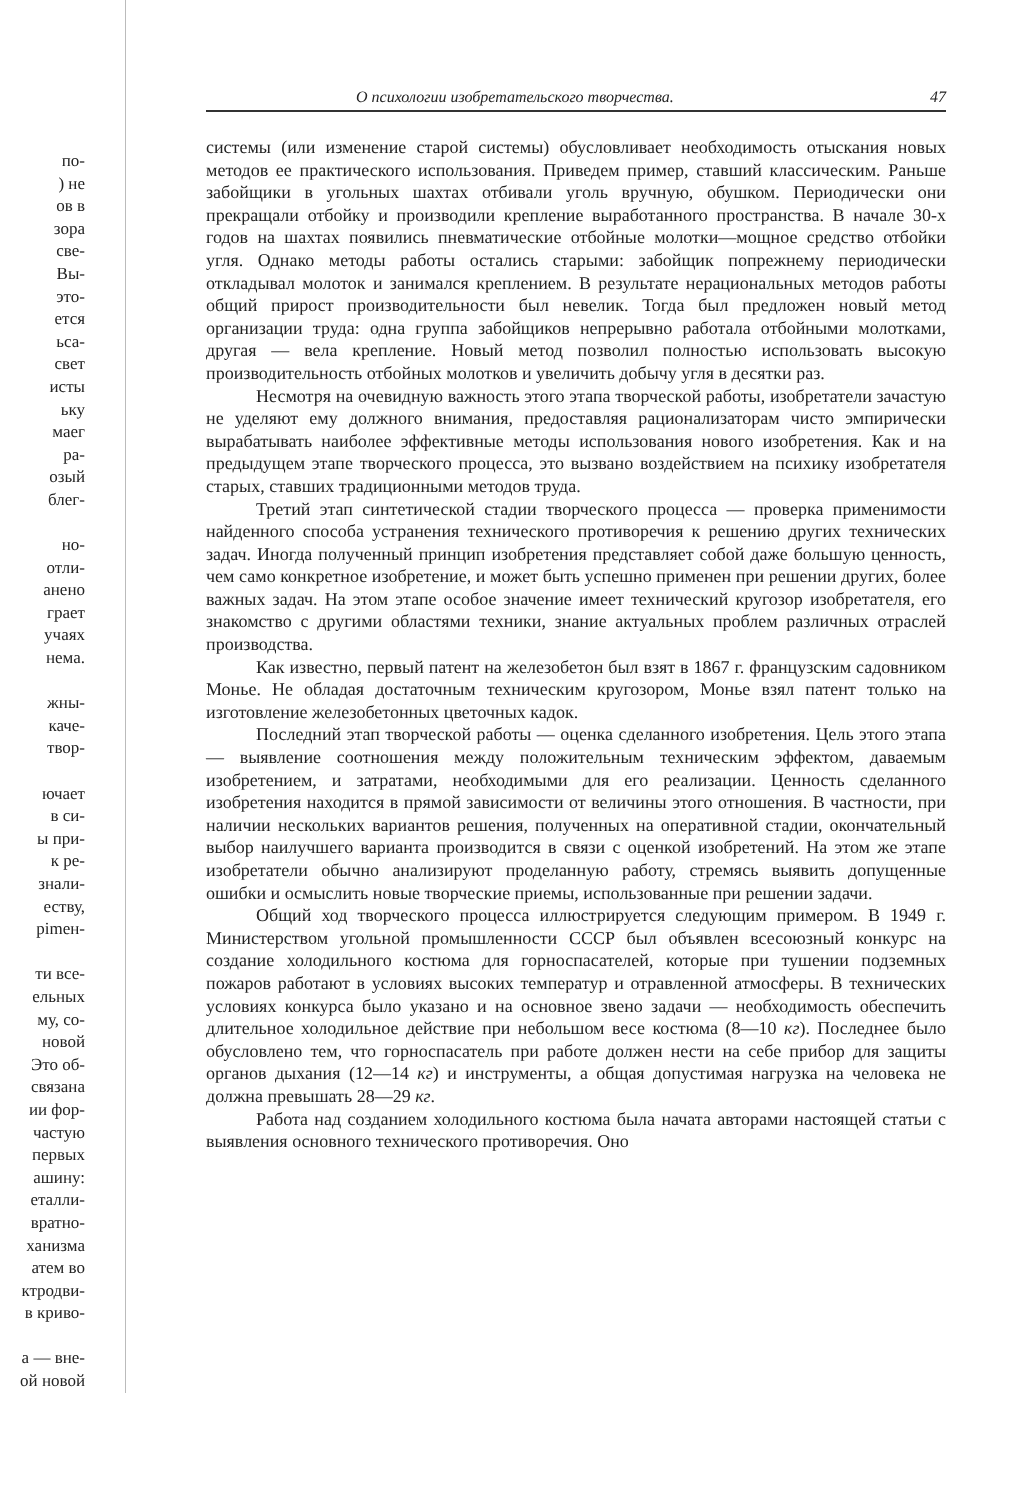по-
) не
ов в
зора
све-
Вы-
это-
ется
ьса-
свет
исты
ьку
маег
ра-
озый
блег-
но-
отли-
анено
грает
учаях
нема.
жны-
каче-
твор-
ючает
в си-
ы при-
к ре-
знали-
еству,
рimен-
ти все-
ельных
му, со-
новой
Это об-
связана
ии фор-
частую
первых
ашину:
еталли-
вратно-
ханизма
атем во
ктродви-
в криво-
а — вне-
ой новой
О психологии изобретательского творчества. 47
системы (или изменение старой системы) обусловливает необходимость отыскания новых методов ее практического использования. Приведем пример, ставший классическим. Раньше забойщики в угольных шахтах отбивали уголь вручную, обушком. Периодически они прекращали отбойку и производили крепление выработанного пространства. В начале 30-х годов на шахтах появились пневматические отбойные молотки—мощное средство отбойки угля. Однако методы работы остались старыми: забойщик попрежнему периодически откладывал молоток и занимался креплением. В результате нерациональных методов работы общий прирост производительности был невелик. Тогда был предложен новый метод организации труда: одна группа забойщиков непрерывно работала отбойными молотками, другая — вела крепление. Новый метод позволил полностью использовать высокую производительность отбойных молотков и увеличить добычу угля в десятки раз.
Несмотря на очевидную важность этого этапа творческой работы, изобретатели зачастую не уделяют ему должного внимания, предоставляя рационализаторам чисто эмпирически вырабатывать наиболее эффективные методы использования нового изобретения. Как и на предыдущем этапе творческого процесса, это вызвано воздействием на психику изобретателя старых, ставших традиционными методов труда.
Третий этап синтетической стадии творческого процесса — проверка применимости найденного способа устранения технического противоречия к решению других технических задач. Иногда полученный принцип изобретения представляет собой даже большую ценность, чем само конкретное изобретение, и может быть успешно применен при решении других, более важных задач. На этом этапе особое значение имеет технический кругозор изобретателя, его знакомство с другими областями техники, знание актуальных проблем различных отраслей производства.
Как известно, первый патент на железобетон был взят в 1867 г. французским садовником Монье. Не обладая достаточным техническим кругозором, Монье взял патент только на изготовление железобетонных цветочных кадок.
Последний этап творческой работы — оценка сделанного изобретения. Цель этого этапа — выявление соотношения между положительным техническим эффектом, даваемым изобретением, и затратами, необходимыми для его реализации. Ценность сделанного изобретения находится в прямой зависимости от величины этого отношения. В частности, при наличии нескольких вариантов решения, полученных на оперативной стадии, окончательный выбор наилучшего варианта производится в связи с оценкой изобретений. На этом же этапе изобретатели обычно анализируют проделанную работу, стремясь выявить допущенные ошибки и осмыслить новые творческие приемы, использованные при решении задачи.
Общий ход творческого процесса иллюстрируется следующим примером. В 1949 г. Министерством угольной промышленности СССР был объявлен всесоюзный конкурс на создание холодильного костюма для горноспасателей, которые при тушении подземных пожаров работают в условиях высоких температур и отравленной атмосферы. В технических условиях конкурса было указано и на основное звено задачи — необходимость обеспечить длительное холодильное действие при небольшом весе костюма (8—10 кг). Последнее было обусловлено тем, что горноспасатель при работе должен нести на себе прибор для защиты органов дыхания (12—14 кг) и инструменты, а общая допустимая нагрузка на человека не должна превышать 28—29 кг.
Работа над созданием холодильного костюма была начата авторами настоящей статьи с выявления основного технического противоречия. Оно